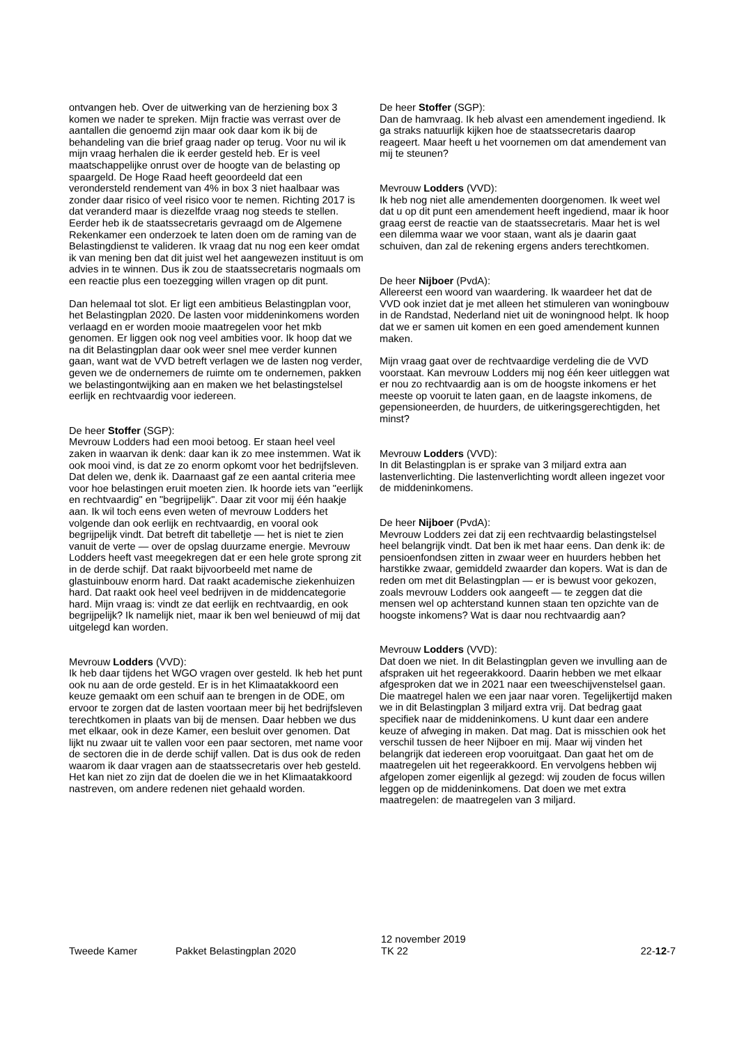ontvangen heb. Over de uitwerking van de herziening box 3 komen we nader te spreken. Mijn fractie was verrast over de aantallen die genoemd zijn maar ook daar kom ik bij de behandeling van die brief graag nader op terug. Voor nu wil ik mijn vraag herhalen die ik eerder gesteld heb. Er is veel maatschappelijke onrust over de hoogte van de belasting op spaargeld. De Hoge Raad heeft geoordeeld dat een verondersteld rendement van 4% in box 3 niet haalbaar was zonder daar risico of veel risico voor te nemen. Richting 2017 is dat veranderd maar is diezelfde vraag nog steeds te stellen. Eerder heb ik de staatssecretaris gevraagd om de Algemene Rekenkamer een onderzoek te laten doen om de raming van de Belastingdienst te valideren. Ik vraag dat nu nog een keer omdat ik van mening ben dat dit juist wel het aangewezen instituut is om advies in te winnen. Dus ik zou de staatssecretaris nogmaals om een reactie plus een toezegging willen vragen op dit punt.
Dan helemaal tot slot. Er ligt een ambitieus Belastingplan voor, het Belastingplan 2020. De lasten voor middeninkomens worden verlaagd en er worden mooie maatregelen voor het mkb genomen. Er liggen ook nog veel ambities voor. Ik hoop dat we na dit Belastingplan daar ook weer snel mee verder kunnen gaan, want wat de VVD betreft verlagen we de lasten nog verder, geven we de ondernemers de ruimte om te ondernemen, pakken we belastingontwijking aan en maken we het belastingstelsel eerlijk en rechtvaardig voor iedereen.
De heer Stoffer (SGP):
Mevrouw Lodders had een mooi betoog. Er staan heel veel zaken in waarvan ik denk: daar kan ik zo mee instemmen. Wat ik ook mooi vind, is dat ze zo enorm opkomt voor het bedrijfsleven. Dat delen we, denk ik. Daarnaast gaf ze een aantal criteria mee voor hoe belastingen eruit moeten zien. Ik hoorde iets van "eerlijk en rechtvaardig" en "begrijpelijk". Daar zit voor mij één haakje aan. Ik wil toch eens even weten of mevrouw Lodders het volgende dan ook eerlijk en rechtvaardig, en vooral ook begrijpelijk vindt. Dat betreft dit tabelletje — het is niet te zien vanuit de verte — over de opslag duurzame energie. Mevrouw Lodders heeft vast meegekregen dat er een hele grote sprong zit in de derde schijf. Dat raakt bijvoorbeeld met name de glastuinbouw enorm hard. Dat raakt academische ziekenhuizen hard. Dat raakt ook heel veel bedrijven in de middencategorie hard. Mijn vraag is: vindt ze dat eerlijk en rechtvaardig, en ook begrijpelijk? Ik namelijk niet, maar ik ben wel benieuwd of mij dat uitgelegd kan worden.
Mevrouw Lodders (VVD):
Ik heb daar tijdens het WGO vragen over gesteld. Ik heb het punt ook nu aan de orde gesteld. Er is in het Klimaatakkoord een keuze gemaakt om een schuif aan te brengen in de ODE, om ervoor te zorgen dat de lasten voortaan meer bij het bedrijfsleven terechtkomen in plaats van bij de mensen. Daar hebben we dus met elkaar, ook in deze Kamer, een besluit over genomen. Dat lijkt nu zwaar uit te vallen voor een paar sectoren, met name voor de sectoren die in de derde schijf vallen. Dat is dus ook de reden waarom ik daar vragen aan de staatssecretaris over heb gesteld. Het kan niet zo zijn dat de doelen die we in het Klimaatakkoord nastreven, om andere redenen niet gehaald worden.
De heer Stoffer (SGP):
Dan de hamvraag. Ik heb alvast een amendement ingediend. Ik ga straks natuurlijk kijken hoe de staatssecretaris daarop reageert. Maar heeft u het voornemen om dat amendement van mij te steunen?
Mevrouw Lodders (VVD):
Ik heb nog niet alle amendementen doorgenomen. Ik weet wel dat u op dit punt een amendement heeft ingediend, maar ik hoor graag eerst de reactie van de staatssecretaris. Maar het is wel een dilemma waar we voor staan, want als je daarin gaat schuiven, dan zal de rekening ergens anders terechtkomen.
De heer Nijboer (PvdA):
Allereerst een woord van waardering. Ik waardeer het dat de VVD ook inziet dat je met alleen het stimuleren van woningbouw in de Randstad, Nederland niet uit de woningnood helpt. Ik hoop dat we er samen uit komen en een goed amendement kunnen maken.
Mijn vraag gaat over de rechtvaardige verdeling die de VVD voorstaat. Kan mevrouw Lodders mij nog één keer uitleggen wat er nou zo rechtvaardig aan is om de hoogste inkomens er het meeste op vooruit te laten gaan, en de laagste inkomens, de gepensioneerden, de huurders, de uitkeringsgerechtigden, het minst?
Mevrouw Lodders (VVD):
In dit Belastingplan is er sprake van 3 miljard extra aan lastenverlichting. Die lastenverlichting wordt alleen ingezet voor de middeninkomens.
De heer Nijboer (PvdA):
Mevrouw Lodders zei dat zij een rechtvaardig belastingstelsel heel belangrijk vindt. Dat ben ik met haar eens. Dan denk ik: de pensioenfondsen zitten in zwaar weer en huurders hebben het harstikke zwaar, gemiddeld zwaarder dan kopers. Wat is dan de reden om met dit Belastingplan — er is bewust voor gekozen, zoals mevrouw Lodders ook aangeeft — te zeggen dat die mensen wel op achterstand kunnen staan ten opzichte van de hoogste inkomens? Wat is daar nou rechtvaardig aan?
Mevrouw Lodders (VVD):
Dat doen we niet. In dit Belastingplan geven we invulling aan de afspraken uit het regeerakkoord. Daarin hebben we met elkaar afgesproken dat we in 2021 naar een tweeschijvenstelsel gaan. Die maatregel halen we een jaar naar voren. Tegelijkertijd maken we in dit Belastingplan 3 miljard extra vrij. Dat bedrag gaat specifiek naar de middeninkomens. U kunt daar een andere keuze of afweging in maken. Dat mag. Dat is misschien ook het verschil tussen de heer Nijboer en mij. Maar wij vinden het belangrijk dat iedereen erop vooruitgaat. Dan gaat het om de maatregelen uit het regeerakkoord. En vervolgens hebben wij afgelopen zomer eigenlijk al gezegd: wij zouden de focus willen leggen op de middeninkomens. Dat doen we met extra maatregelen: de maatregelen van 3 miljard.
Tweede Kamer
Pakket Belastingplan 2020
12 november 2019
TK 22
22-12-7